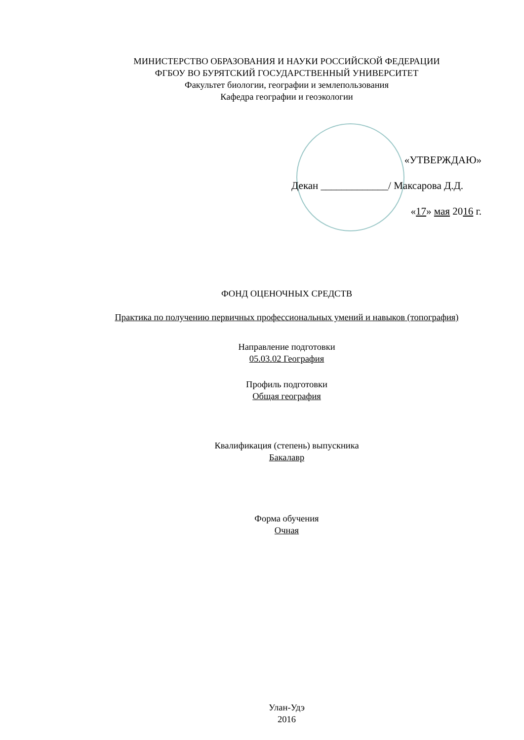МИНИСТЕРСТВО ОБРАЗОВАНИЯ И НАУКИ РОССИЙСКОЙ ФЕДЕРАЦИИ
ФГБОУ ВО БУРЯТСКИЙ ГОСУДАРСТВЕННЫЙ УНИВЕРСИТЕТ
Факультет биологии, географии и землепользования
Кафедра географии и геоэкологии
«УТВЕРЖДАЮ»
Декан _____________/ Максарова Д.Д.
«17» мая 2016 г.
ФОНД ОЦЕНОЧНЫХ СРЕДСТВ
Практика по получению первичных профессиональных умений и навыков (топография)
Направление подготовки
05.03.02 География
Профиль подготовки
Общая география
Квалификация (степень) выпускника
Бакалавр
Форма обучения
Очная
Улан-Удэ
2016